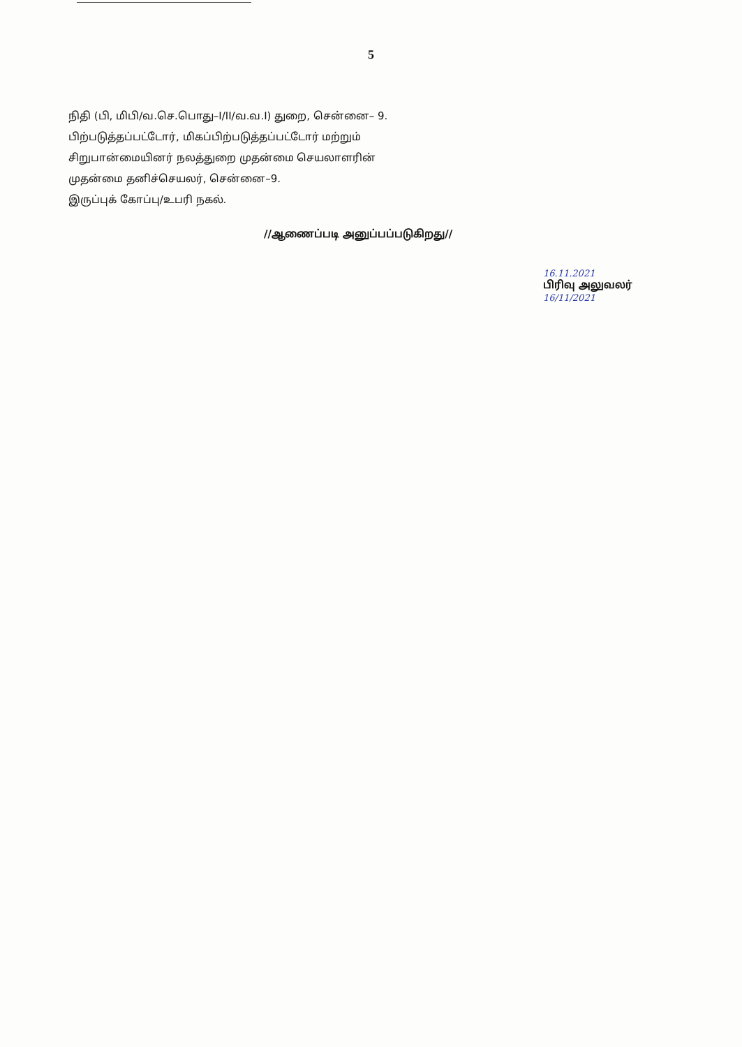5
நிதி (பி, மிபி/வ.செ.பொது–I/II/வ.வ.I) துறை, சென்னை– 9.
பிற்படுத்தப்பட்டோர், மிகப்பிற்படுத்தப்பட்டோர் மற்றும்
சிறுபான்மையினர் நலத்துறை முதன்மை செயலாளரின்
முதன்மை தனிச்செயலர், சென்னை–9.
இருப்புக் கோப்பு/உபரி நகல்.
//ஆணைப்படி அனுப்பப்படுகிறது//
16.11.2021
பிரிவு அலுவலர்
16/11/2021